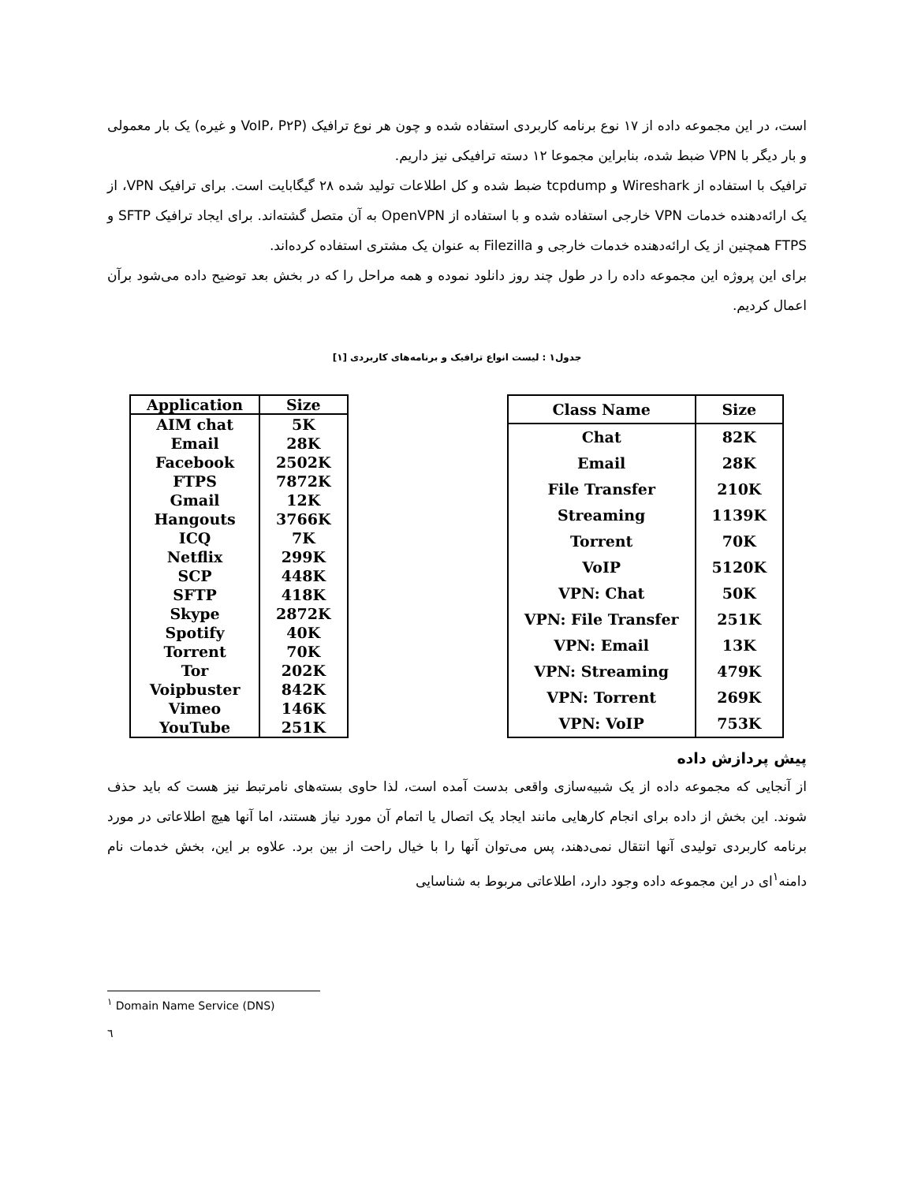است، در این مجموعه داده از ۱۷ نوع برنامه کاربردی استفاده شده و چون هر نوع ترافیک (VoIP، P۲P و غیره) یک بار معمولی و بار دیگر با VPN ضبط شده، بنابراین مجموعا ۱۲ دسته ترافیکی نیز داریم.
ترافیک با استفاده از Wireshark و tcpdump ضبط شده و کل اطلاعات تولید شده ۲۸ گیگابایت است. برای ترافیک VPN، از یک ارائه‌دهنده خدمات VPN خارجی استفاده شده و با استفاده از OpenVPN به آن متصل گشته‌اند. برای ایجاد ترافیک SFTP و FTPS همچنین از یک ارائه‌دهنده خدمات خارجی و Filezilla به عنوان یک مشتری استفاده کرده‌اند.
برای این پروژه این مجموعه داده را در طول چند روز دانلود نموده و همه مراحل را که در بخش بعد توضیح داده می‌شود برآن اعمال کردیم.
جدول۱ : لیست انواع ترافیک و برنامه‌های کاربردی [۱]
| Application | Size |
| --- | --- |
| AIM chat | 5K |
| Email | 28K |
| Facebook | 2502K |
| FTPS | 7872K |
| Gmail | 12K |
| Hangouts | 3766K |
| ICQ | 7K |
| Netflix | 299K |
| SCP | 448K |
| SFTP | 418K |
| Skype | 2872K |
| Spotify | 40K |
| Torrent | 70K |
| Tor | 202K |
| Voipbuster | 842K |
| Vimeo | 146K |
| YouTube | 251K |
| Class Name | Size |
| --- | --- |
| Chat | 82K |
| Email | 28K |
| File Transfer | 210K |
| Streaming | 1139K |
| Torrent | 70K |
| VoIP | 5120K |
| VPN: Chat | 50K |
| VPN: File Transfer | 251K |
| VPN: Email | 13K |
| VPN: Streaming | 479K |
| VPN: Torrent | 269K |
| VPN: VoIP | 753K |
پیش پردازش داده
از آنجایی که مجموعه داده از یک شبیه‌سازی واقعی بدست آمده است، لذا حاوی بسته‌های نامرتبط نیز هست که باید حذف شوند. این بخش از داده برای انجام کارهایی مانند ایجاد یک اتصال یا اتمام آن مورد نیاز هستند، اما آنها هیچ اطلاعاتی در مورد برنامه کاربردی تولیدی آنها انتقال نمی‌دهند، پس می‌توان آنها را با خیال راحت از بین برد. علاوه بر این، بخش خدمات نام دامنه<sup>۱</sup>ای در این مجموعه داده وجود دارد، اطلاعاتی مربوط به شناسایی
<sup>۱</sup> Domain Name Service (DNS)
٦